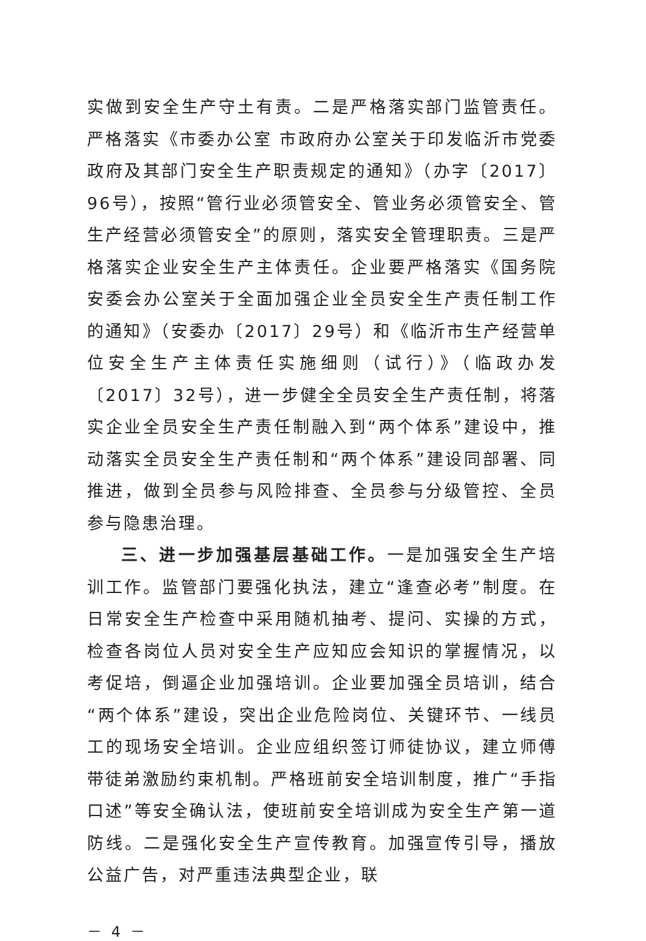实做到安全生产守土有责。二是严格落实部门监管责任。严格落实《市委办公室 市政府办公室关于印发临沂市党委政府及其部门安全生产职责规定的通知》（办字〔2017〕96号），按照“管行业必须管安全、管业务必须管安全、管生产经营必须管安全”的原则，落实安全管理职责。三是严格落实企业安全生产主体责任。企业要严格落实《国务院安委会办公室关于全面加强企业全员安全生产责任制工作的通知》（安委办〔2017〕29号）和《临沂市生产经营单位安全生产主体责任实施细则（试行）》（临政办发〔2017〕32号），进一步健全全员安全生产责任制，将落实企业全员安全生产责任制融入到“两个体系”建设中，推动落实全员安全生产责任制和“两个体系”建设同部署、同推进，做到全员参与风险排查、全员参与分级管控、全员参与隐患治理。
三、进一步加强基层基础工作。一是加强安全生产培训工作。监管部门要强化执法，建立“逢查必考”制度。在日常安全生产检查中采用随机抽考、提问、实操的方式，检查各岗位人员对安全生产应知应会知识的掌握情况，以考促培，倒逼企业加强培训。企业要加强全员培训，结合“两个体系”建设，突出企业危险岗位、关键环节、一线员工的现场安全培训。企业应组织签订师徒协议，建立师傅带徒弟激励约束机制。严格班前安全培训制度，推广“手指口述”等安全确认法，使班前安全培训成为安全生产第一道防线。二是强化安全生产宣传教育。加强宣传引导，播放公益广告，对严重违法典型企业，联
－ 4 －